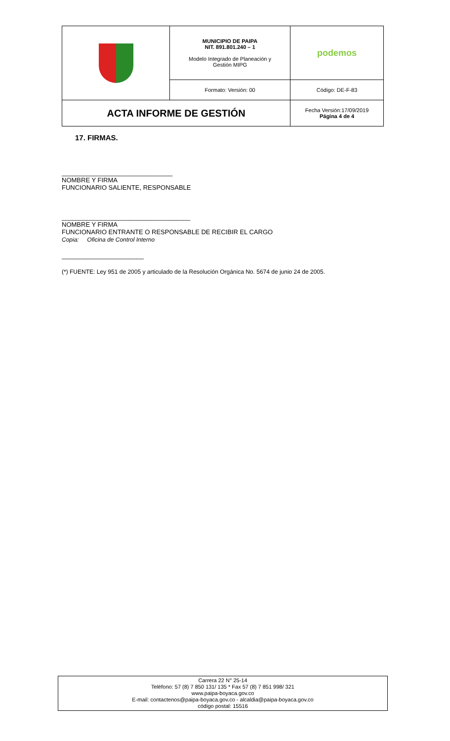| | MUNICIPIO DE PAIPA NIT. 891.801.240 – 1 Modelo Integrado de Planeación y Gestión MIPG | podemos |
| | Formato: Versión: 00 | Código: DE-F-83 |
| ACTA INFORME DE GESTIÓN | | Fecha Versión:17/09/2019 Página 4 de 4 |
17. FIRMAS.
_______________________________
NOMBRE Y FIRMA
FUNCIONARIO SALIENTE, RESPONSABLE
____________________________________
NOMBRE Y FIRMA
FUNCIONARIO ENTRANTE O RESPONSABLE DE RECIBIR EL CARGO
Copia: Oficina de Control Interno
_______________________
(*) FUENTE: Ley 951 de 2005 y articulado de la Resolución Orgánica No. 5674 de junio 24 de 2005.
Carrera 22 N° 25-14
Teléfono: 57 (8) 7 850 131/ 135 * Fax 57 (8) 7 851 998/ 321
www.paipa-boyaca.gov.co
E-mail: contactenos@paipa-boyaca.gov.co - alcaldia@paipa-boyaca.gov.co
código postal: 15516